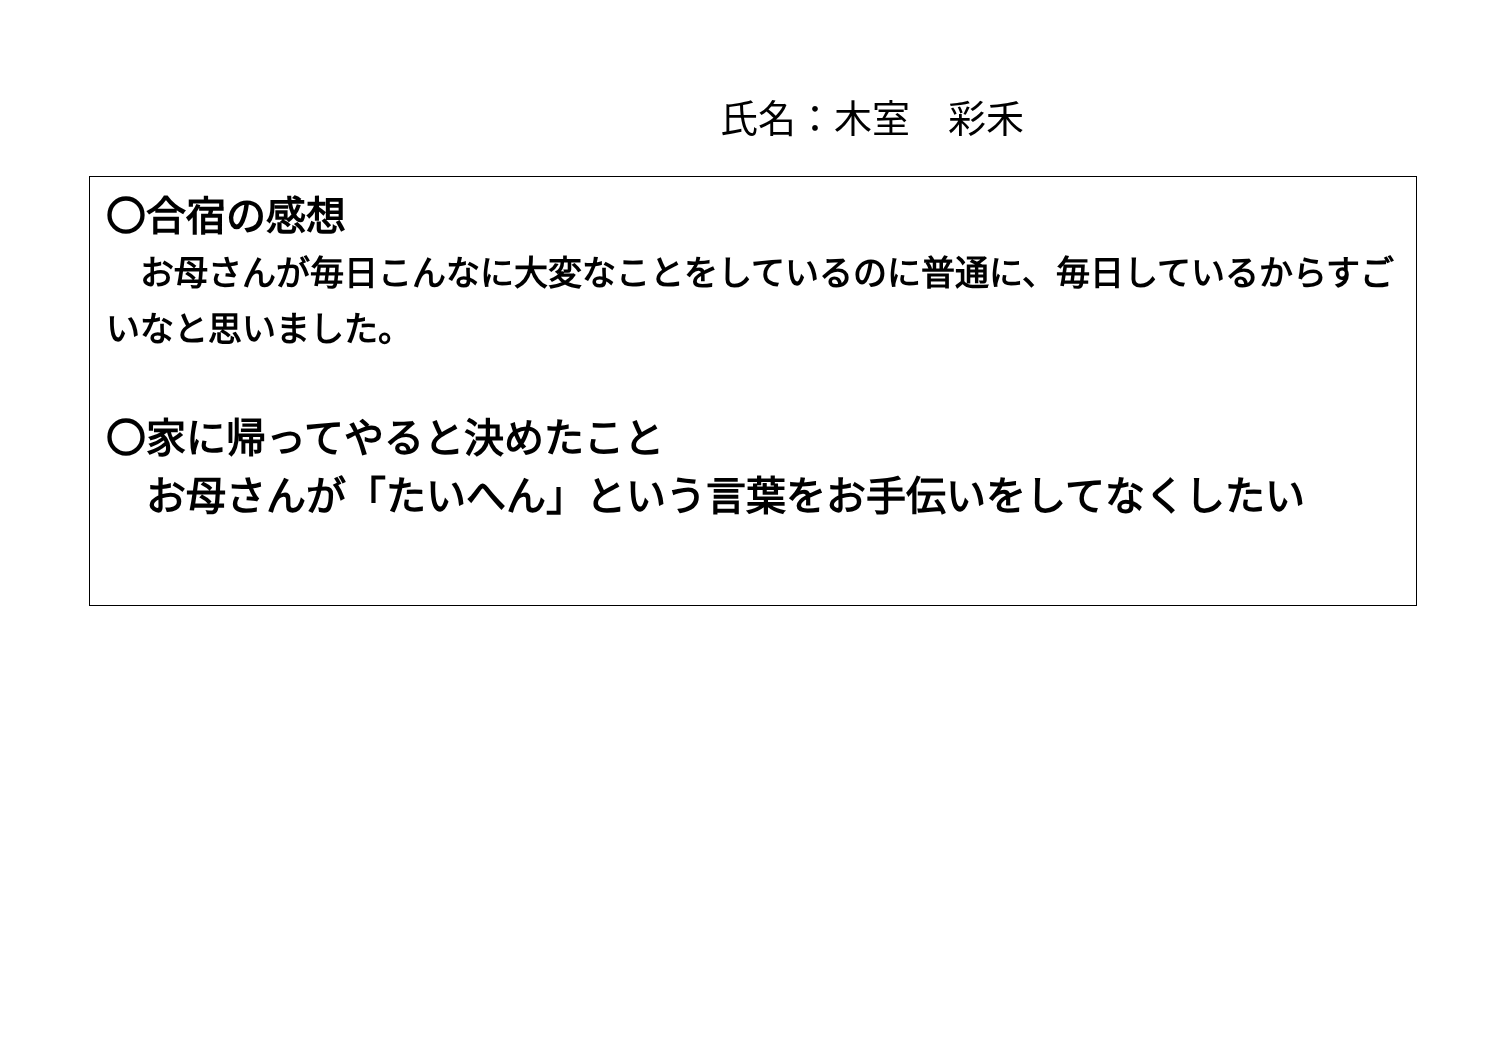氏名：木室　彩禾
〇合宿の感想
　お母さんが毎日こんなに大変なことをしているのに普通に、毎日しているからすごいなと思いました。
〇家に帰ってやると決めたこと
　お母さんが「たいへん」という言葉をお手伝いをしてなくしたい